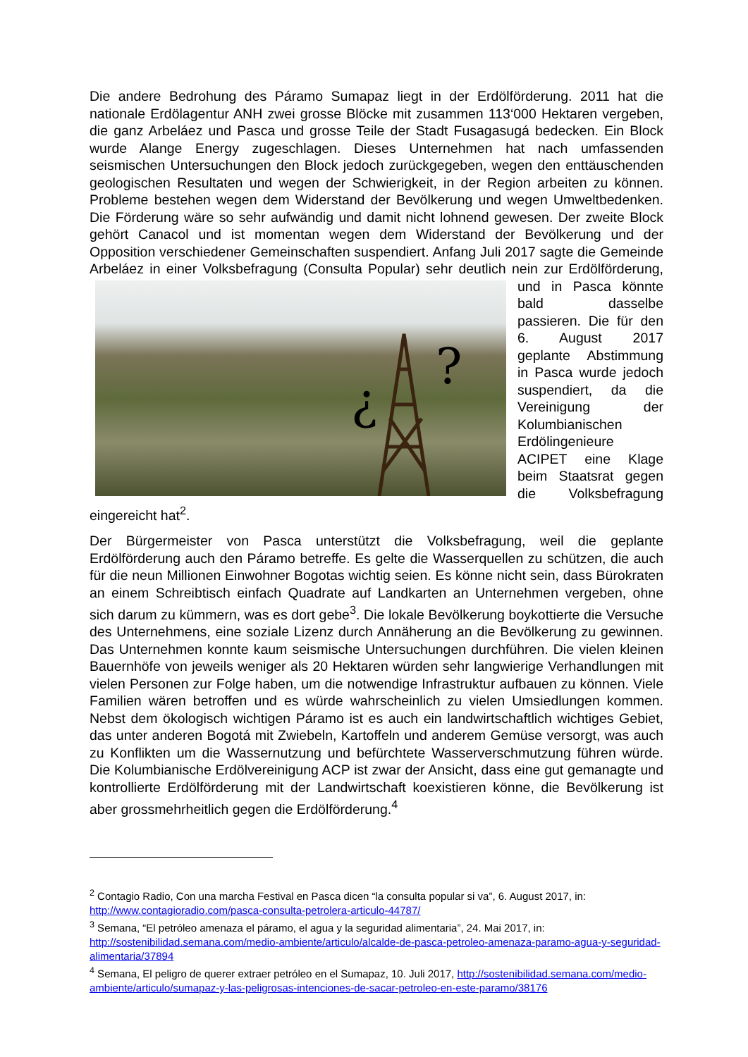Die andere Bedrohung des Páramo Sumapaz liegt in der Erdölförderung. 2011 hat die nationale Erdölagentur ANH zwei grosse Blöcke mit zusammen 113‘000 Hektaren vergeben, die ganz Arbeláez und Pasca und grosse Teile der Stadt Fusagasugá bedecken. Ein Block wurde Alange Energy zugeschlagen. Dieses Unternehmen hat nach umfassenden seismischen Untersuchungen den Block jedoch zurückgegeben, wegen den enttäuschenden geologischen Resultaten und wegen der Schwierigkeit, in der Region arbeiten zu können. Probleme bestehen wegen dem Widerstand der Bevölkerung und wegen Umweltbedenken. Die Förderung wäre so sehr aufwändig und damit nicht lohnend gewesen. Der zweite Block gehört Canacol und ist momentan wegen dem Widerstand der Bevölkerung und der Opposition verschiedener Gemeinschaften suspendiert. Anfang Juli 2017 sagte die Gemeinde Arbeláez in einer Volksbefragung (Consulta Popular) sehr deutlich nein zur Erdölförderung,
¿
?
und in Pasca könnte bald dasselbe passieren. Die für den 6. August 2017 geplante Abstimmung in Pasca wurde jedoch suspendiert, da die Vereinigung der Kolumbianischen Erdölingenieure ACIPET eine Klage beim Staatsrat gegen die Volksbefragung eingereicht hat<sup>2</sup>.
Der Bürgermeister von Pasca unterstützt die Volksbefragung, weil die geplante Erdölförderung auch den Páramo betreffe. Es gelte die Wasserquellen zu schützen, die auch für die neun Millionen Einwohner Bogotas wichtig seien. Es könne nicht sein, dass Bürokraten an einem Schreibtisch einfach Quadrate auf Landkarten an Unternehmen vergeben, ohne sich darum zu kümmern, was es dort gebe<sup>3</sup>. Die lokale Bevölkerung boykottierte die Versuche des Unternehmens, eine soziale Lizenz durch Annäherung an die Bevölkerung zu gewinnen. Das Unternehmen konnte kaum seismische Untersuchungen durchführen. Die vielen kleinen Bauernhöfe von jeweils weniger als 20 Hektaren würden sehr langwierige Verhandlungen mit vielen Personen zur Folge haben, um die notwendige Infrastruktur aufbauen zu können. Viele Familien wären betroffen und es würde wahrscheinlich zu vielen Umsiedlungen kommen. Nebst dem ökologisch wichtigen Páramo ist es auch ein landwirtschaftlich wichtiges Gebiet, das unter anderen Bogotá mit Zwiebeln, Kartoffeln und anderem Gemüse versorgt, was auch zu Konflikten um die Wassernutzung und befürchtete Wasserverschmutzung führen würde. Die Kolumbianische Erdölvereinigung ACP ist zwar der Ansicht, dass eine gut gemanagte und kontrollierte Erdölförderung mit der Landwirtschaft koexistieren könne, die Bevölkerung ist aber grossmehrheitlich gegen die Erdölförderung.<sup>4</sup>
<sup>2</sup> Contagio Radio, Con una marcha Festival en Pasca dicen “la consulta popular si va”, 6. August 2017, in: http://www.contagioradio.com/pasca-consulta-petrolera-articulo-44787/
<sup>3</sup> Semana, “El petróleo amenaza el páramo, el agua y la seguridad alimentaria”, 24. Mai 2017, in: http://sostenibilidad.semana.com/medio-ambiente/articulo/alcalde-de-pasca-petroleo-amenaza-paramo-agua-y-seguridad-alimentaria/37894
<sup>4</sup> Semana, El peligro de querer extraer petróleo en el Sumapaz, 10. Juli 2017, http://sostenibilidad.semana.com/medio-ambiente/articulo/sumapaz-y-las-peligrosas-intenciones-de-sacar-petroleo-en-este-paramo/38176